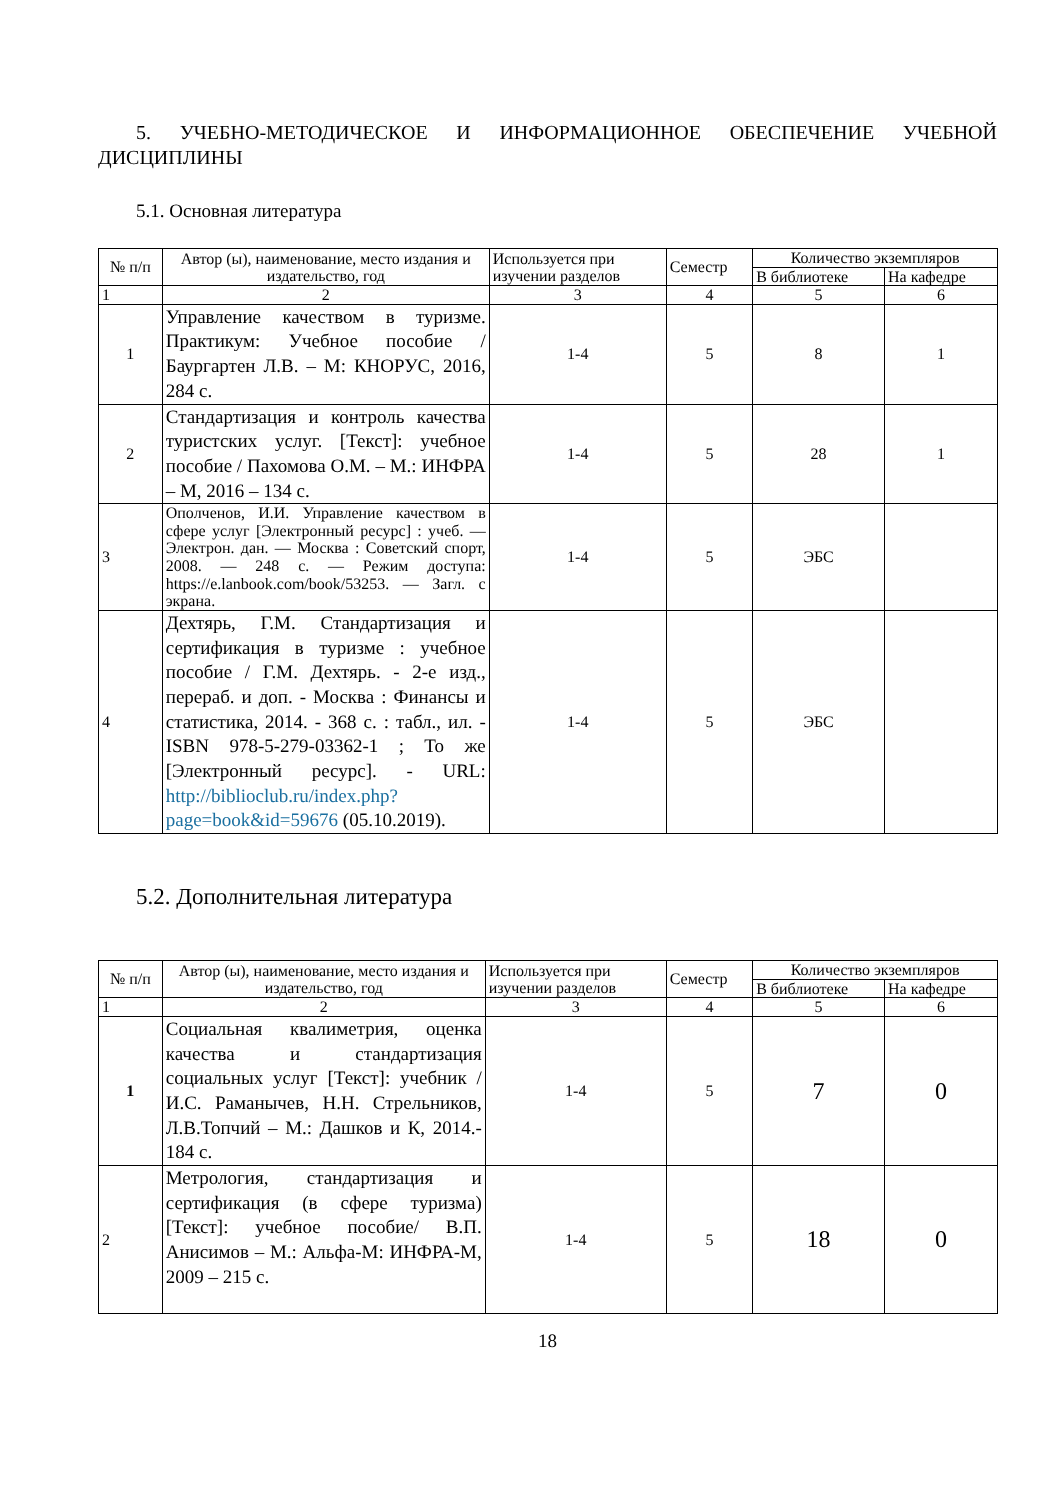5. УЧЕБНО-МЕТОДИЧЕСКОЕ И ИНФОРМАЦИОННОЕ ОБЕСПЕЧЕНИЕ УЧЕБНОЙ ДИСЦИПЛИНЫ
5.1. Основная литература
| № п/п | Автор (ы), наименование, место издания и издательство, год | Используется при изучении разделов | Семестр | Количество экземпляров | |
| --- | --- | --- | --- | --- | --- |
| | | | | В библиотеке | На кафедре |
| 1 | 2 | 3 | 4 | 5 | 6 |
| 1 | Управление качеством в туризме. Практикум: Учебное пособие / Баургартен Л.В. – М: КНОРУС, 2016, 284 с. | 1-4 | 5 | 8 | 1 |
| 2 | Стандартизация и контроль качества туристских услуг. [Текст]: учебное пособие / Пахомова О.М. – М.: ИНФРА – М, 2016 – 134 с. | 1-4 | 5 | 28 | 1 |
| 3 | Ополченов, И.И. Управление качеством в сфере услуг [Электронный ресурс] : учеб. — Электрон. дан. — Москва : Советский спорт, 2008. — 248 с. — Режим доступа: https://e.lanbook.com/book/53253. — Загл. с экрана. | 1-4 | 5 | ЭБС | |
| 4 | Дехтярь, Г.М. Стандартизация и сертификация в туризме : учебное пособие / Г.М. Дехтярь. - 2-е изд., перераб. и доп. - Москва : Финансы и статистика, 2014. - 368 с. : табл., ил. - ISBN 978-5-279-03362-1 ; То же [Электронный ресурс]. - URL: http://biblioclub.ru/index.php?page=book&id=59676 (05.10.2019). | 1-4 | 5 | ЭБС | |
5.2. Дополнительная литература
| № п/п | Автор (ы), наименование, место издания и издательство, год | Используется при изучении разделов | Семестр | Количество экземпляров | |
| --- | --- | --- | --- | --- | --- |
| | | | | В библиотеке | На кафедре |
| 1 | 2 | 3 | 4 | 5 | 6 |
| 1 | Социальная квалиметрия, оценка качества и стандартизация социальных услуг [Текст]: учебник / И.С. Раманычев, Н.Н. Стрельников, Л.В.Топчий – М.: Дашков и К, 2014.- 184 с. | 1-4 | 5 | 7 | 0 |
| 2 | Метрология, стандартизация и сертификация (в сфере туризма) [Текст]: учебное пособие/ В.П. Анисимов – М.: Альфа-М: ИНФРА-М, 2009 – 215 с. | 1-4 | 5 | 18 | 0 |
18